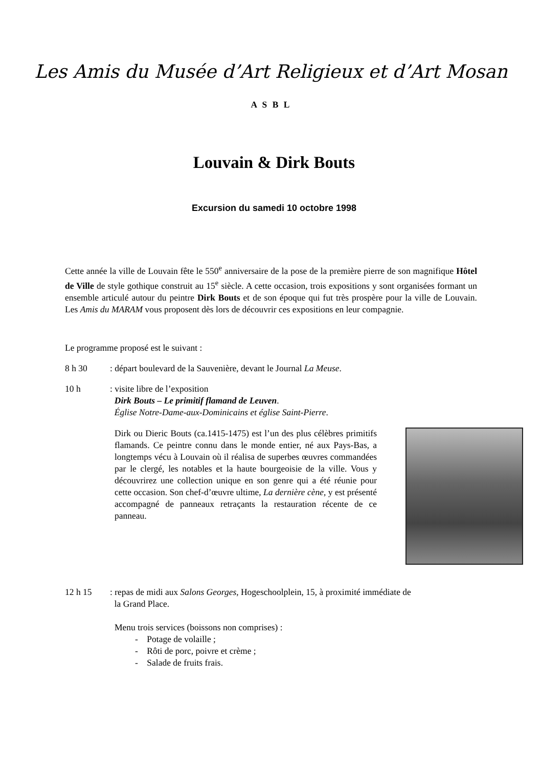Les Amis du Musée d’Art Religieux et d’Art Mosan
A S B L
Louvain & Dirk Bouts
Excursion du samedi 10 octobre 1998
Cette année la ville de Louvain fête le 550<sup>e</sup> anniversaire de la pose de la première pierre de son magnifique Hôtel de Ville de style gothique construit au 15<sup>e</sup> siècle. A cette occasion, trois expositions y sont organisées formant un ensemble articulé autour du peintre Dirk Bouts et de son époque qui fut très prospère pour la ville de Louvain. Les Amis du MARAM vous proposent dès lors de découvrir ces expositions en leur compagnie.
Le programme proposé est le suivant :
8 h 30 : départ boulevard de la Sauvenière, devant le Journal La Meuse.
10 h : visite libre de l’exposition
Dirk Bouts – Le primitif flamand de Leuven.
Église Notre-Dame-aux-Dominicains et église Saint-Pierre.
Dirk ou Dieric Bouts (ca.1415-1475) est l’un des plus célèbres primitifs flamands. Ce peintre connu dans le monde entier, né aux Pays-Bas, a longtemps vécu à Louvain où il réalisa de superbes œuvres commandées par le clergé, les notables et la haute bourgeoisie de la ville. Vous y découvrirez une collection unique en son genre qui a été réunie pour cette occasion. Son chef-d’œuvre ultime, La dernière cène, y est présenté accompagné de panneaux retraçants la restauration récente de ce panneau.
12 h 15 : repas de midi aux Salons Georges, Hogeschoolplein, 15, à proximité immédiate de
la Grand Place.
Menu trois services (boissons non comprises) :
- Potage de volaille ;
- Rôti de porc, poivre et crème ;
- Salade de fruits frais.